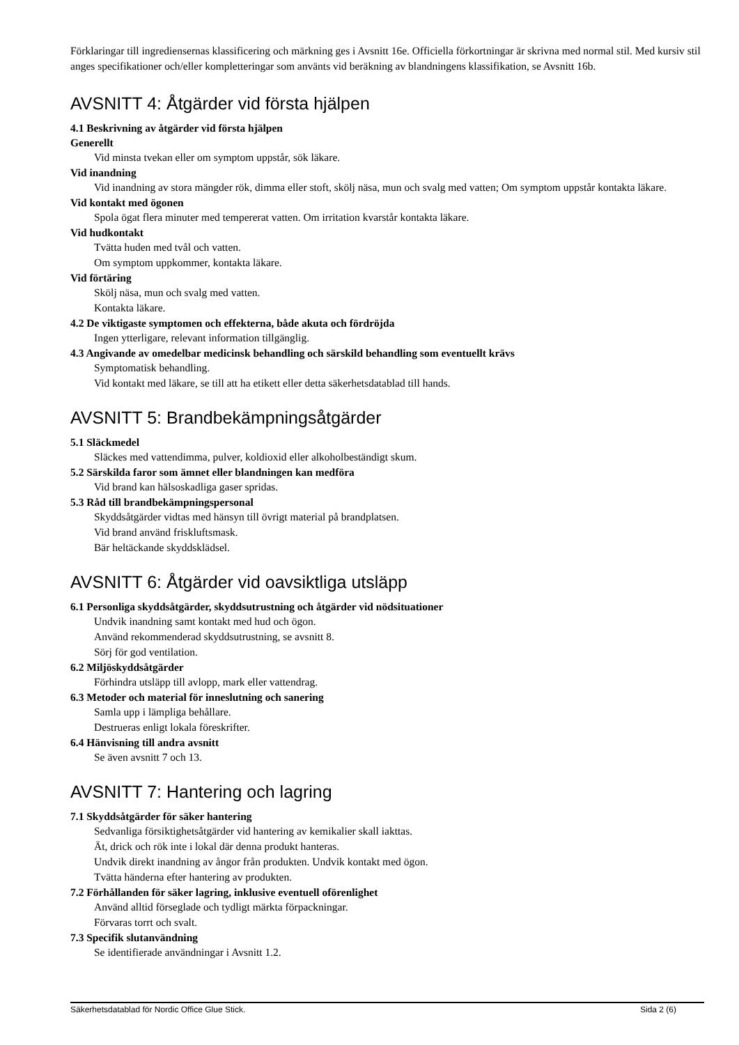Förklaringar till ingrediensernas klassificering och märkning ges i Avsnitt 16e. Officiella förkortningar är skrivna med normal stil. Med kursiv stil anges specifikationer och/eller kompletteringar som använts vid beräkning av blandningens klassifikation, se Avsnitt 16b.
AVSNITT 4: Åtgärder vid första hjälpen
4.1 Beskrivning av åtgärder vid första hjälpen
Generellt
Vid minsta tvekan eller om symptom uppstår, sök läkare.
Vid inandning
Vid inandning av stora mängder rök, dimma eller stoft, skölj näsa, mun och svalg med vatten; Om symptom uppstår kontakta läkare.
Vid kontakt med ögonen
Spola ögat flera minuter med tempererat vatten. Om irritation kvarstår kontakta läkare.
Vid hudkontakt
Tvätta huden med tvål och vatten.
Om symptom uppkommer, kontakta läkare.
Vid förtäring
Skölj näsa, mun och svalg med vatten.
Kontakta läkare.
4.2 De viktigaste symptomen och effekterna, både akuta och fördröjda
Ingen ytterligare, relevant information tillgänglig.
4.3 Angivande av omedelbar medicinsk behandling och särskild behandling som eventuellt krävs
Symptomatisk behandling.
Vid kontakt med läkare, se till att ha etikett eller detta säkerhetsdatablad till hands.
AVSNITT 5: Brandbekämpningsåtgärder
5.1 Släckmedel
Släckes med vattendimma, pulver, koldioxid eller alkoholbeständigt skum.
5.2 Särskilda faror som ämnet eller blandningen kan medföra
Vid brand kan hälsoskadliga gaser spridas.
5.3 Råd till brandbekämpningspersonal
Skyddsåtgärder vidtas med hänsyn till övrigt material på brandplatsen.
Vid brand använd friskluftsmask.
Bär heltäckande skyddsklädsel.
AVSNITT 6: Åtgärder vid oavsiktliga utsläpp
6.1 Personliga skyddsåtgärder, skyddsutrustning och åtgärder vid nödsituationer
Undvik inandning samt kontakt med hud och ögon.
Använd rekommenderad skyddsutrustning, se avsnitt 8.
Sörj för god ventilation.
6.2 Miljöskyddsåtgärder
Förhindra utsläpp till avlopp, mark eller vattendrag.
6.3 Metoder och material för inneslutning och sanering
Samla upp i lämpliga behållare.
Destrueras enligt lokala föreskrifter.
6.4 Hänvisning till andra avsnitt
Se även avsnitt 7 och 13.
AVSNITT 7: Hantering och lagring
7.1 Skyddsåtgärder för säker hantering
Sedvanliga försiktighetsåtgärder vid hantering av kemikalier skall iakttas.
Ät, drick och rök inte i lokal där denna produkt hanteras.
Undvik direkt inandning av ångor från produkten. Undvik kontakt med ögon.
Tvätta händerna efter hantering av produkten.
7.2 Förhållanden för säker lagring, inklusive eventuell oförenlighet
Använd alltid förseglade och tydligt märkta förpackningar.
Förvaras torrt och svalt.
7.3 Specifik slutanvändning
Se identifierade användningar i Avsnitt 1.2.
Säkerhetsdatablad för Nordic Office Glue Stick. Sida 2 (6)